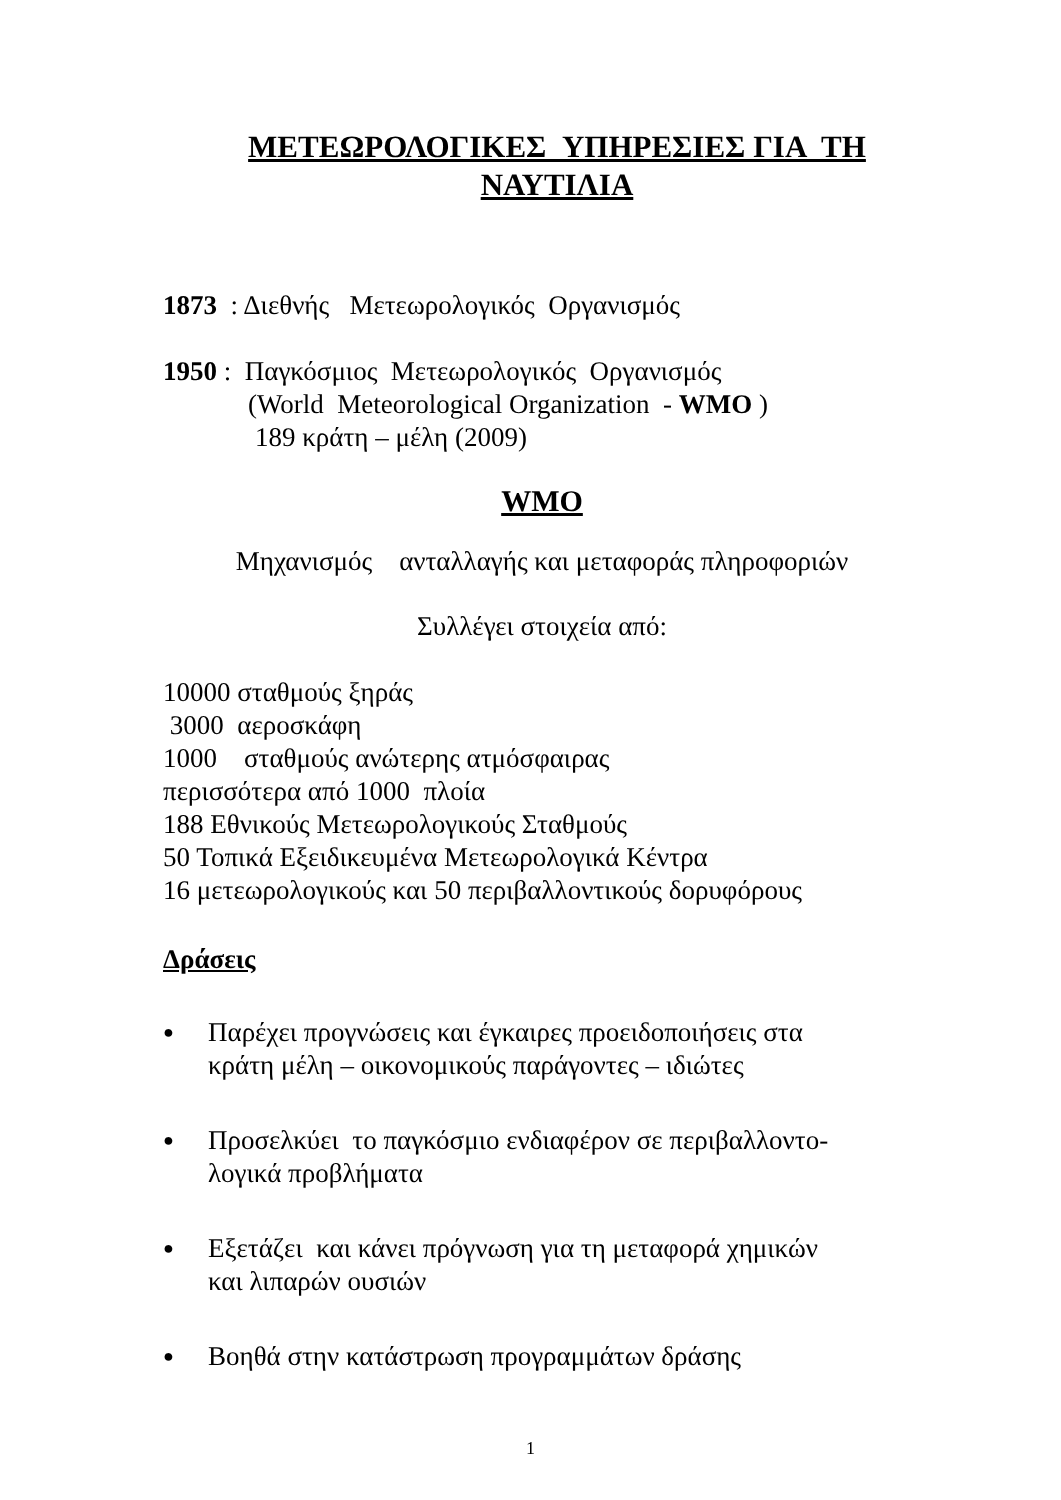ΜΕΤΕΩΡΟΛΟΓΙΚΕΣ ΥΠΗΡΕΣΙΕΣ ΓΙΑ ΤΗ
ΝΑΥΤΙΛΙΑ
1873 : Διεθνής Μετεωρολογικός Οργανισμός
1950 : Παγκόσμιος Μετεωρολογικός Οργανισμός
(World Meteorological Organization - WMO )
189 κράτη – μέλη (2009)
WMO
Μηχανισμός ανταλλαγής και μεταφοράς πληροφοριών
Συλλέγει στοιχεία από:
10000 σταθμούς ξηράς
3000 αεροσκάφη
1000 σταθμούς ανώτερης ατμόσφαιρας
περισσότερα από 1000 πλοία
188 Εθνικούς Μετεωρολογικούς Σταθμούς
50 Τοπικά Εξειδικευμένα Μετεωρολογικά Κέντρα
16 μετεωρολογικούς και 50 περιβαλλοντικούς δορυφόρους
Δράσεις
● Παρέχει προγνώσεις και έγκαιρες προειδοποιήσεις στα
κράτη μέλη – οικονομικούς παράγοντες – ιδιώτες
● Προσελκύει το παγκόσμιο ενδιαφέρον σε περιβαλλοντο-
λογικά προβλήματα
● Εξετάζει και κάνει πρόγνωση για τη μεταφορά χημικών
και λιπαρών ουσιών
● Βοηθά στην κατάστρωση προγραμμάτων δράσης
1